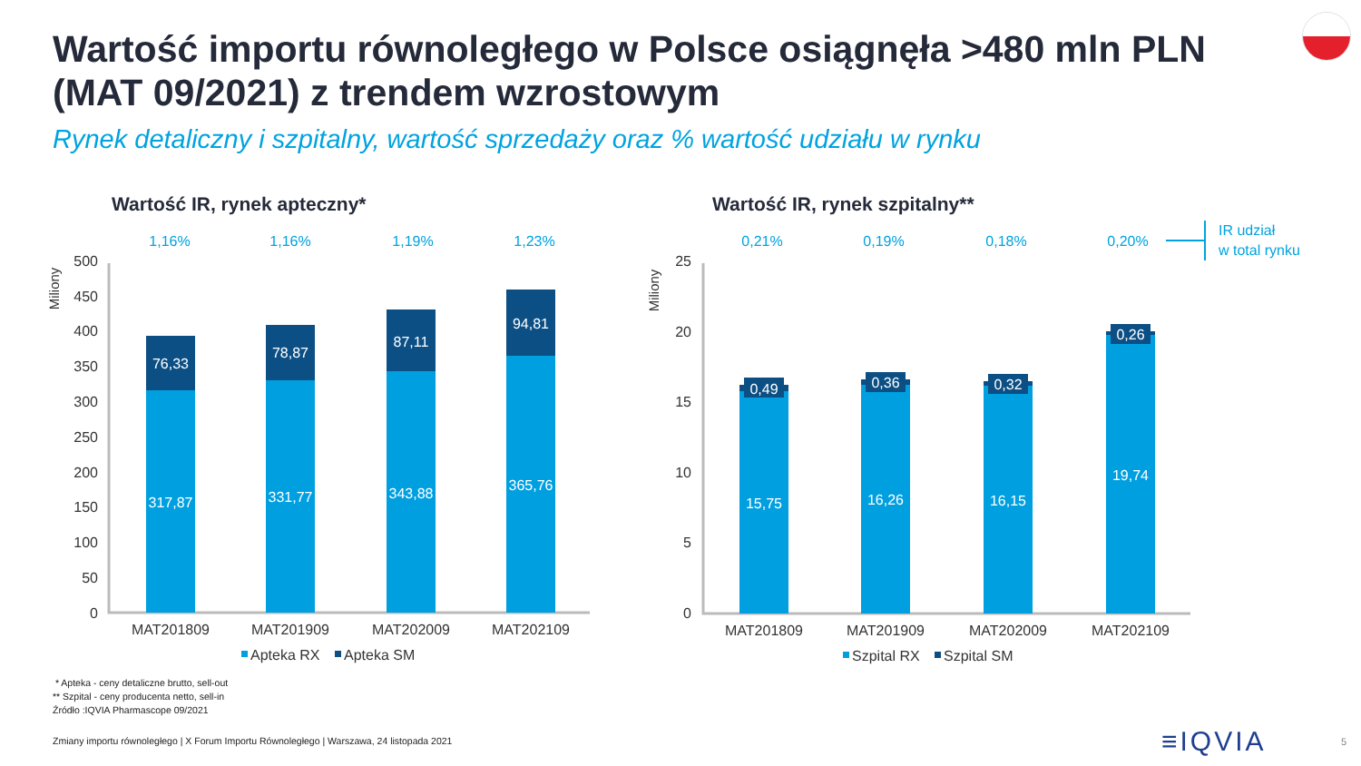Wartość importu równoległego w Polsce osiągnęła >480 mln PLN (MAT 09/2021) z trendem wzrostowym
Rynek detaliczny i szpitalny, wartość sprzedaży oraz % wartość udziału w rynku
Wartość IR, rynek apteczny*
Wartość IR, rynek szpitalny**
1,16%
1,16%
1,19%
1,23%
0,21%
0,19%
0,18%
0,20%
500
450
400
350
300
250
200
150
100
50
0
25
20
15
10
5
0
Miliony
Miliony
76,33
78,87
87,11
94,81
317,87
331,77
343,88
365,76
0,49
0,36
0,32
0,26
15,75
16,26
16,15
19,74
MAT201809
MAT201909
MAT202009
MAT202109
MAT201809
MAT201909
MAT202009
MAT202109
Apteka RX
Apteka SM
Szpital RX
Szpital SM
IR udział
w total rynku
* Apteka - ceny detaliczne brutto, sell-out
** Szpital - ceny producenta netto, sell-in
Źródło :IQVIA Pharmascope 09/2021
Zmiany importu równoległego | X Forum Importu Równoległego | Warszawa, 24 listopada 2021
≡IQVIA 5